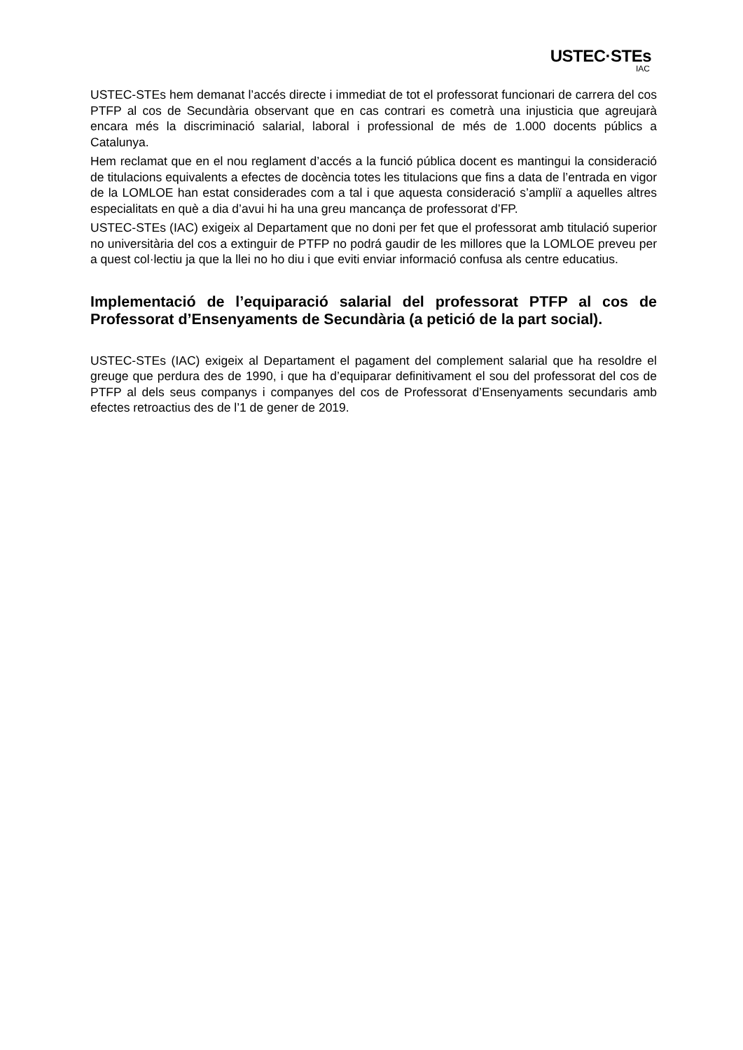USTEC·STEs
IAC
USTEC-STEs hem demanat l’accés directe i immediat de tot el professorat funcionari de carrera del cos PTFP al cos de Secundària observant que en cas contrari es cometrà una injusticia que agreujarà encara més la discriminació salarial, laboral i professional de més de 1.000 docents públics a Catalunya.
Hem reclamat que en el nou reglament d’accés a la funció pública docent es mantingui la consideració de titulacions equivalents a efectes de docència totes les titulacions que fins a data de l’entrada en vigor de la LOMLOE han estat considerades com a tal i que aquesta consideració s’ampliï a aquelles altres especialitats en què a dia d’avui hi ha una greu mancança de professorat d’FP.
USTEC-STEs (IAC) exigeix al Departament que no doni per fet que el professorat amb titulació superior no universitària del cos a extinguir de PTFP no podrá gaudir de les millores que la LOMLOE preveu per a quest col·lectiu ja que la llei no ho diu i que eviti enviar informació confusa als centre educatius.
Implementació de l’equiparació salarial del professorat PTFP al cos de Professorat d’Ensenyaments de Secundària (a petició de la part social).
USTEC-STEs (IAC) exigeix al Departament el pagament del complement salarial que ha resoldre el greuge que perdura des de 1990, i que ha d’equiparar definitivament el sou del professorat del cos de PTFP al dels seus companys i companyes del cos de Professorat d’Ensenyaments secundaris amb efectes retroactius des de l’1 de gener de 2019.